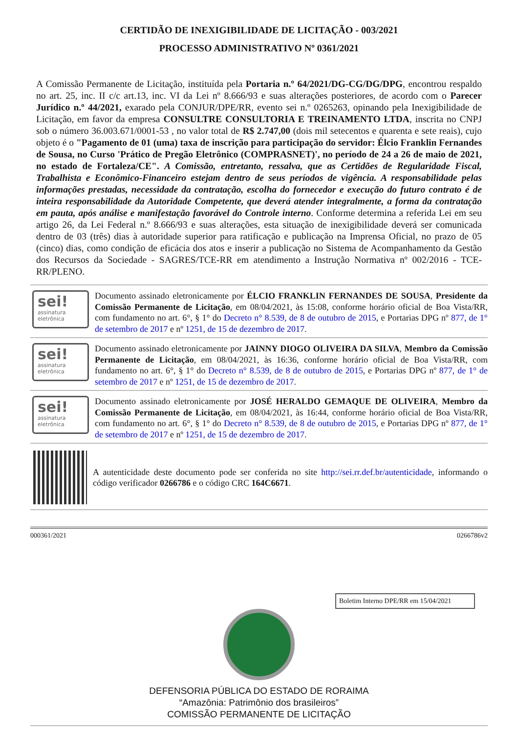CERTIDÃO DE INEXIGIBILIDADE DE LICITAÇÃO - 003/2021
PROCESSO ADMINISTRATIVO Nº 0361/2021
A Comissão Permanente de Licitação, instituída pela Portaria n.º 64/2021/DG-CG/DG/DPG, encontrou respaldo no art. 25, inc. II c/c art.13, inc. VI da Lei nº 8.666/93 e suas alterações posteriores, de acordo com o Parecer Jurídico n.º 44/2021, exarado pela CONJUR/DPE/RR, evento sei n.º 0265263, opinando pela Inexigibilidade de Licitação, em favor da empresa CONSULTRE CONSULTORIA E TREINAMENTO LTDA, inscrita no CNPJ sob o número 36.003.671/0001-53 , no valor total de R$ 2.747,00 (dois mil setecentos e quarenta e sete reais), cujo objeto é o "Pagamento de 01 (uma) taxa de inscrição para participação do servidor: Élcio Franklin Fernandes de Sousa, no Curso 'Prático de Pregão Eletrônico (COMPRASNET)', no período de 24 a 26 de maio de 2021, no estado de Fortaleza/CE". A Comissão, entretanto, ressalva, que as Certidões de Regularidade Fiscal, Trabalhista e Econômico-Financeiro estejam dentro de seus períodos de vigência. A responsabilidade pelas informações prestadas, necessidade da contratação, escolha do fornecedor e execução do futuro contrato é de inteira responsabilidade da Autoridade Competente, que deverá atender integralmente, a forma da contratação em pauta, após análise e manifestação favorável do Controle interno. Conforme determina a referida Lei em seu artigo 26, da Lei Federal n.º 8.666/93 e suas alterações, esta situação de inexigibilidade deverá ser comunicada dentro de 03 (três) dias à autoridade superior para ratificação e publicação na Imprensa Oficial, no prazo de 05 (cinco) dias, como condição de eficácia dos atos e inserir a publicação no Sistema de Acompanhamento da Gestão dos Recursos da Sociedade - SAGRES/TCE-RR em atendimento a Instrução Normativa nº 002/2016 - TCE-RR/PLENO.
sei!
assinatura eletrônica
Documento assinado eletronicamente por ÉLCIO FRANKLIN FERNANDES DE SOUSA, Presidente da Comissão Permanente de Licitação, em 08/04/2021, às 15:08, conforme horário oficial de Boa Vista/RR, com fundamento no art. 6°, § 1° do Decreto n° 8.539, de 8 de outubro de 2015, e Portarias DPG nº 877, de 1° de setembro de 2017 e nº 1251, de 15 de dezembro de 2017.
sei!
assinatura eletrônica
Documento assinado eletronicamente por JAINNY DIOGO OLIVEIRA DA SILVA, Membro da Comissão Permanente de Licitação, em 08/04/2021, às 16:36, conforme horário oficial de Boa Vista/RR, com fundamento no art. 6°, § 1° do Decreto n° 8.539, de 8 de outubro de 2015, e Portarias DPG nº 877, de 1° de setembro de 2017 e nº 1251, de 15 de dezembro de 2017.
sei!
assinatura eletrônica
Documento assinado eletronicamente por JOSÉ HERALDO GEMAQUE DE OLIVEIRA, Membro da Comissão Permanente de Licitação, em 08/04/2021, às 16:44, conforme horário oficial de Boa Vista/RR, com fundamento no art. 6°, § 1° do Decreto n° 8.539, de 8 de outubro de 2015, e Portarias DPG nº 877, de 1° de setembro de 2017 e nº 1251, de 15 de dezembro de 2017.
A autenticidade deste documento pode ser conferida no site http://sei.rr.def.br/autenticidade, informando o código verificador 0266786 e o código CRC 164C6671.
000361/2021 0266786v2
Boletim Interno DPE/RR em 15/04/2021
DEFENSORIA PÚBLICA DO ESTADO DE RORAIMA
“Amazônia: Patrimônio dos brasileiros”
COMISSÃO PERMANENTE DE LICITAÇÃO